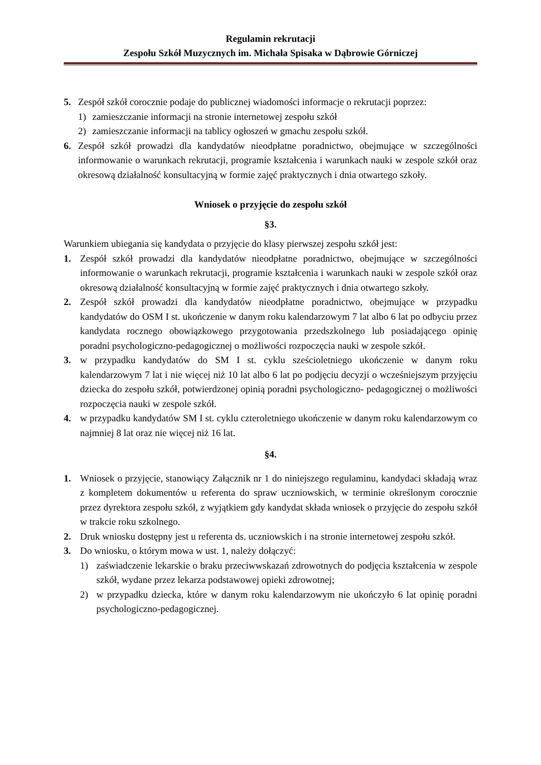Regulamin rekrutacji
Zespołu Szkół Muzycznych im. Michała Spisaka w Dąbrowie Górniczej
5. Zespół szkół corocznie podaje do publicznej wiadomości informacje o rekrutacji poprzez:
1) zamieszczanie informacji na stronie internetowej zespołu szkół
2) zamieszczanie informacji na tablicy ogłoszeń w gmachu zespołu szkół.
6. Zespół szkół prowadzi dla kandydatów nieodpłatne poradnictwo, obejmujące w szczególności informowanie o warunkach rekrutacji, programie kształcenia i warunkach nauki w zespole szkół oraz okresową działalność konsultacyjną w formie zajęć praktycznych i dnia otwartego szkoły.
Wniosek o przyjęcie do zespołu szkół
§3.
Warunkiem ubiegania się kandydata o przyjęcie do klasy pierwszej zespołu szkół jest:
1. Zespół szkół prowadzi dla kandydatów nieodpłatne poradnictwo, obejmujące w szczególności informowanie o warunkach rekrutacji, programie kształcenia i warunkach nauki w zespole szkół oraz okresową działalność konsultacyjną w formie zajęć praktycznych i dnia otwartego szkoły.
2. Zespół szkół prowadzi dla kandydatów nieodpłatne poradnictwo, obejmujące w przypadku kandydatów do OSM I st. ukończenie w danym roku kalendarzowym 7 lat albo 6 lat po odbyciu przez kandydata rocznego obowiązkowego przygotowania przedszkolnego lub posiadającego opinię poradni psychologiczno-pedagogicznej o możliwości rozpoczęcia nauki w zespole szkół.
3. w przypadku kandydatów do SM I st. cyklu sześcioletniego ukończenie w danym roku kalendarzowym 7 lat i nie więcej niż 10 lat albo 6 lat po podjęciu decyzji o wcześniejszym przyjęciu dziecka do zespołu szkół, potwierdzonej opinią poradni psychologiczno- pedagogicznej o możliwości rozpoczęcia nauki w zespole szkół.
4. w przypadku kandydatów SM I st. cyklu czteroletniego ukończenie w danym roku kalendarzowym co najmniej 8 lat oraz nie więcej niż 16 lat.
§4.
1. Wniosek o przyjęcie, stanowiący Załącznik nr 1 do niniejszego regulaminu, kandydaci składają wraz z kompletem dokumentów u referenta do spraw uczniowskich, w terminie określonym corocznie przez dyrektora zespołu szkół, z wyjątkiem gdy kandydat składa wniosek o przyjęcie do zespołu szkół w trakcie roku szkolnego.
2. Druk wniosku dostępny jest u referenta ds. uczniowskich i na stronie internetowej zespołu szkół.
3. Do wniosku, o którym mowa w ust. 1, należy dołączyć:
1) zaświadczenie lekarskie o braku przeciwwskazań zdrowotnych do podjęcia kształcenia w zespole szkół, wydane przez lekarza podstawowej opieki zdrowotnej;
2) w przypadku dziecka, które w danym roku kalendarzowym nie ukończyło 6 lat opinię poradni psychologiczno-pedagogicznej.